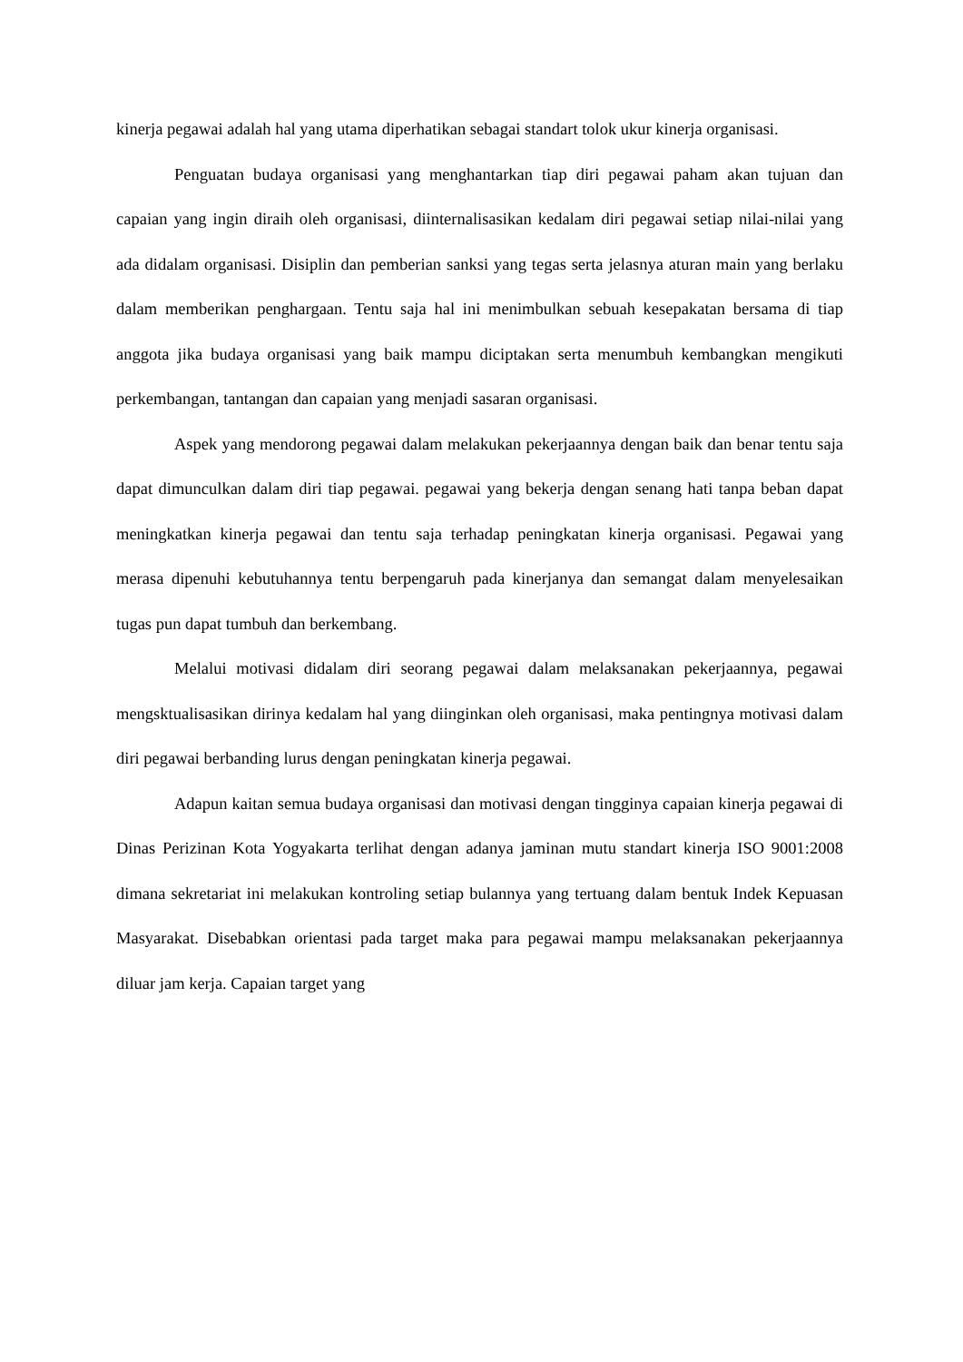kinerja pegawai adalah hal yang utama diperhatikan sebagai standart tolok ukur kinerja organisasi.
Penguatan budaya organisasi yang menghantarkan tiap diri pegawai paham akan tujuan dan capaian yang ingin diraih oleh organisasi, diinternalisasikan kedalam diri pegawai setiap nilai-nilai yang ada didalam organisasi. Disiplin dan pemberian sanksi yang tegas serta jelasnya aturan main yang berlaku dalam memberikan penghargaan. Tentu saja hal ini menimbulkan sebuah kesepakatan bersama di tiap anggota jika budaya organisasi yang baik mampu diciptakan serta menumbuh kembangkan mengikuti perkembangan, tantangan dan capaian yang menjadi sasaran organisasi.
Aspek yang mendorong pegawai dalam melakukan pekerjaannya dengan baik dan benar tentu saja dapat dimunculkan dalam diri tiap pegawai. pegawai yang bekerja dengan senang hati tanpa beban dapat meningkatkan kinerja pegawai dan tentu saja terhadap peningkatan kinerja organisasi. Pegawai yang merasa dipenuhi kebutuhannya tentu berpengaruh pada kinerjanya dan semangat dalam menyelesaikan tugas pun dapat tumbuh dan berkembang.
Melalui motivasi didalam diri seorang pegawai dalam melaksanakan pekerjaannya, pegawai mengsktualisasikan dirinya kedalam hal yang diinginkan oleh organisasi, maka pentingnya motivasi dalam diri pegawai berbanding lurus dengan peningkatan kinerja pegawai.
Adapun kaitan semua budaya organisasi dan motivasi dengan tingginya capaian kinerja pegawai di Dinas Perizinan Kota Yogyakarta terlihat dengan adanya jaminan mutu standart kinerja ISO 9001:2008 dimana sekretariat ini melakukan kontroling setiap bulannya yang tertuang dalam bentuk Indek Kepuasan Masyarakat. Disebabkan orientasi pada target maka para pegawai mampu melaksanakan pekerjaannya diluar jam kerja. Capaian target yang